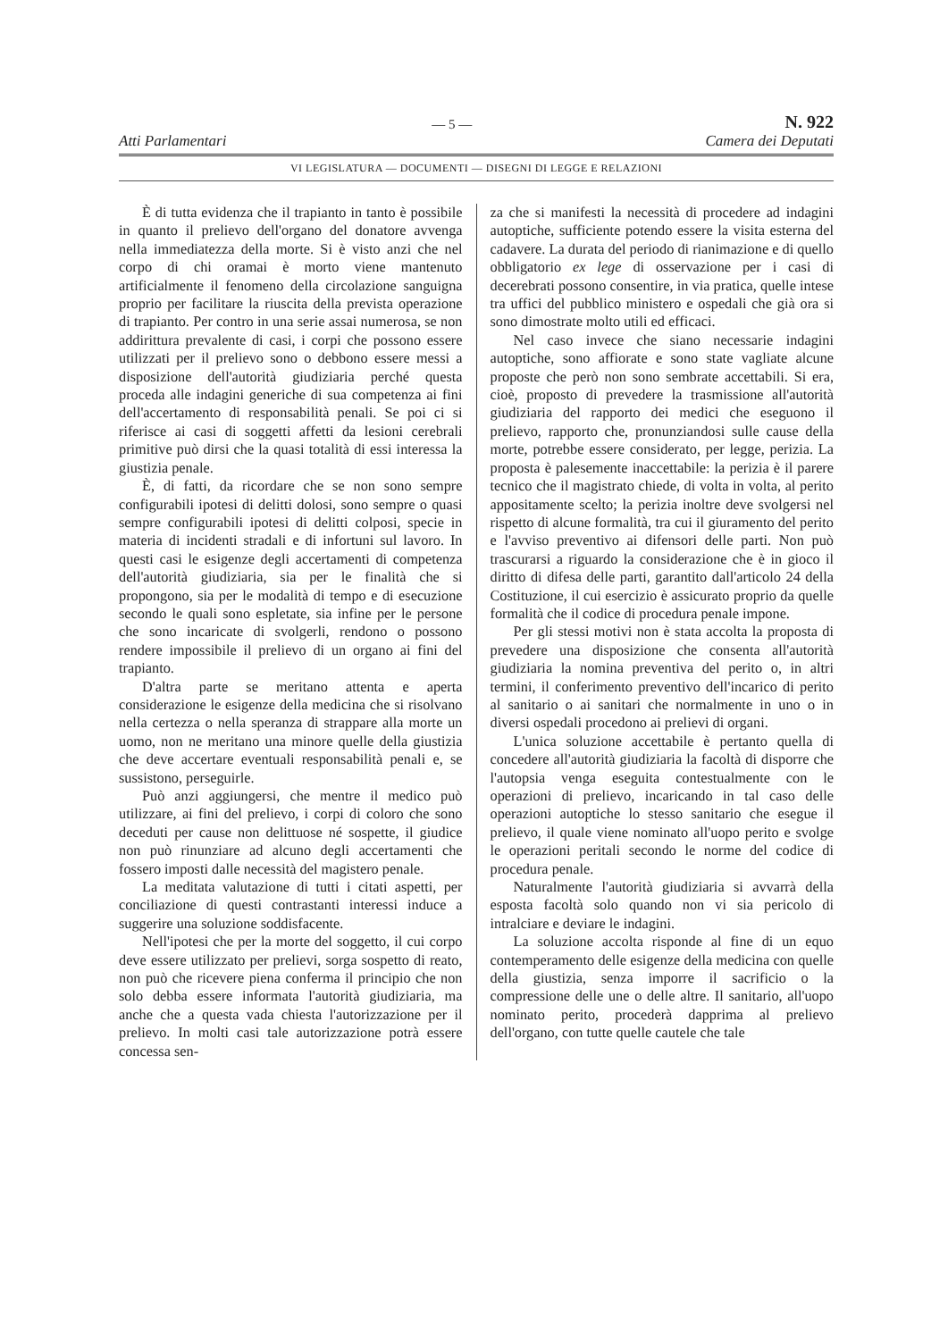— 5 — N. 922
Atti Parlamentari Camera dei Deputati
VI LEGISLATURA — DOCUMENTI — DISEGNI DI LEGGE E RELAZIONI
È di tutta evidenza che il trapianto in tanto è possibile in quanto il prelievo dell'organo del donatore avvenga nella immediatezza della morte. Si è visto anzi che nel corpo di chi oramai è morto viene mantenuto artificialmente il fenomeno della circolazione sanguigna proprio per facilitare la riuscita della prevista operazione di trapianto. Per contro in una serie assai numerosa, se non addirittura prevalente di casi, i corpi che possono essere utilizzati per il prelievo sono o debbono essere messi a disposizione dell'autorità giudiziaria perché questa proceda alle indagini generiche di sua competenza ai fini dell'accertamento di responsabilità penali. Se poi ci si riferisce ai casi di soggetti affetti da lesioni cerebrali primitive può dirsi che la quasi totalità di essi interessa la giustizia penale.
È, di fatti, da ricordare che se non sono sempre configurabili ipotesi di delitti dolosi, sono sempre o quasi sempre configurabili ipotesi di delitti colposi, specie in materia di incidenti stradali e di infortuni sul lavoro. In questi casi le esigenze degli accertamenti di competenza dell'autorità giudiziaria, sia per le finalità che si propongono, sia per le modalità di tempo e di esecuzione secondo le quali sono espletate, sia infine per le persone che sono incaricate di svolgerli, rendono o possono rendere impossibile il prelievo di un organo ai fini del trapianto.
D'altra parte se meritano attenta e aperta considerazione le esigenze della medicina che si risolvano nella certezza o nella speranza di strappare alla morte un uomo, non ne meritano una minore quelle della giustizia che deve accertare eventuali responsabilità penali e, se sussistono, perseguirle.
Può anzi aggiungersi, che mentre il medico può utilizzare, ai fini del prelievo, i corpi di coloro che sono deceduti per cause non delittuose né sospette, il giudice non può rinunziare ad alcuno degli accertamenti che fossero imposti dalle necessità del magistero penale.
La meditata valutazione di tutti i citati aspetti, per conciliazione di questi contrastanti interessi induce a suggerire una soluzione soddisfacente.
Nell'ipotesi che per la morte del soggetto, il cui corpo deve essere utilizzato per prelievi, sorga sospetto di reato, non può che ricevere piena conferma il principio che non solo debba essere informata l'autorità giudiziaria, ma anche che a questa vada chiesta l'autorizzazione per il prelievo. In molti casi tale autorizzazione potrà essere concessa sen-
za che si manifesti la necessità di procedere ad indagini autoptiche, sufficiente potendo essere la visita esterna del cadavere. La durata del periodo di rianimazione e di quello obbligatorio ex lege di osservazione per i casi di decerebrati possono consentire, in via pratica, quelle intese tra uffici del pubblico ministero e ospedali che già ora si sono dimostrate molto utili ed efficaci.
Nel caso invece che siano necessarie indagini autoptiche, sono affiorate e sono state vagliate alcune proposte che però non sono sembrate accettabili. Si era, cioè, proposto di prevedere la trasmissione all'autorità giudiziaria del rapporto dei medici che eseguono il prelievo, rapporto che, pronunziandosi sulle cause della morte, potrebbe essere considerato, per legge, perizia. La proposta è palesemente inaccettabile: la perizia è il parere tecnico che il magistrato chiede, di volta in volta, al perito appositamente scelto; la perizia inoltre deve svolgersi nel rispetto di alcune formalità, tra cui il giuramento del perito e l'avviso preventivo ai difensori delle parti. Non può trascurarsi a riguardo la considerazione che è in gioco il diritto di difesa delle parti, garantito dall'articolo 24 della Costituzione, il cui esercizio è assicurato proprio da quelle formalità che il codice di procedura penale impone.
Per gli stessi motivi non è stata accolta la proposta di prevedere una disposizione che consenta all'autorità giudiziaria la nomina preventiva del perito o, in altri termini, il conferimento preventivo dell'incarico di perito al sanitario o ai sanitari che normalmente in uno o in diversi ospedali procedono ai prelievi di organi.
L'unica soluzione accettabile è pertanto quella di concedere all'autorità giudiziaria la facoltà di disporre che l'autopsia venga eseguita contestualmente con le operazioni di prelievo, incaricando in tal caso delle operazioni autoptiche lo stesso sanitario che esegue il prelievo, il quale viene nominato all'uopo perito e svolge le operazioni peritali secondo le norme del codice di procedura penale.
Naturalmente l'autorità giudiziaria si avvarrà della esposta facoltà solo quando non vi sia pericolo di intralciare e deviare le indagini.
La soluzione accolta risponde al fine di un equo contemperamento delle esigenze della medicina con quelle della giustizia, senza imporre il sacrificio o la compressione delle une o delle altre. Il sanitario, all'uopo nominato perito, procederà dapprima al prelievo dell'organo, con tutte quelle cautele che tale